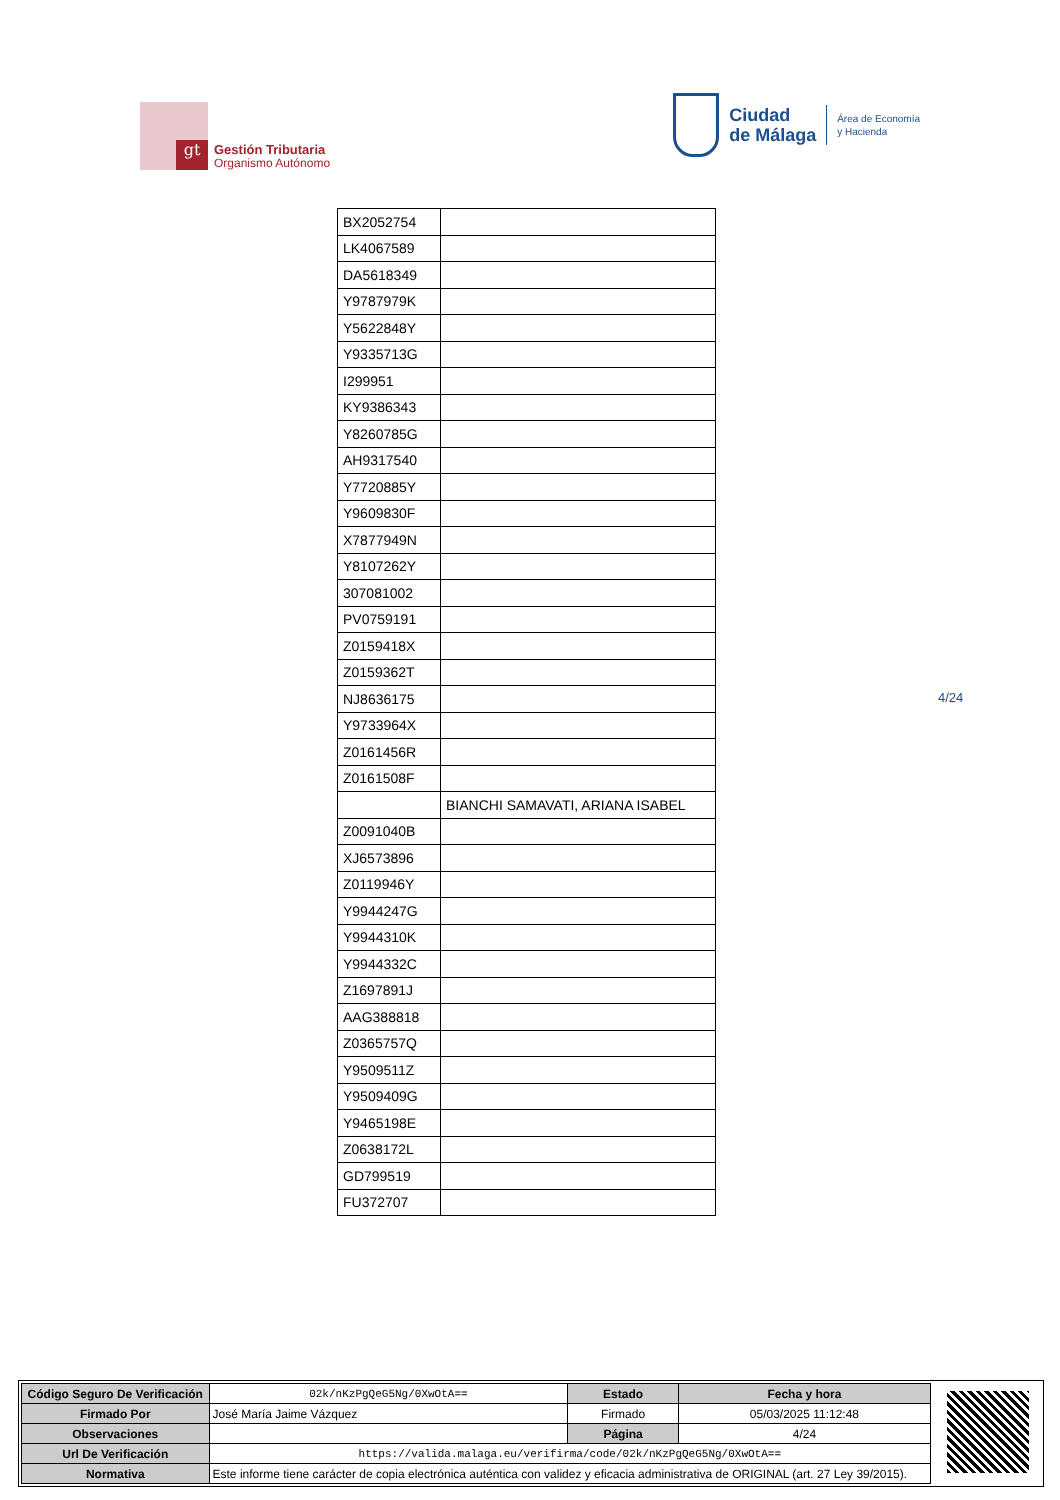gt
Gestión Tributaria
Organismo Autónomo
Ciudad
de Málaga
Área de Economía
y Hacienda
| BX2052754 | |
| LK4067589 | |
| DA5618349 | |
| Y9787979K | |
| Y5622848Y | |
| Y9335713G | |
| I299951 | |
| KY9386343 | |
| Y8260785G | |
| AH9317540 | |
| Y7720885Y | |
| Y9609830F | |
| X7877949N | |
| Y8107262Y | |
| 307081002 | |
| PV0759191 | |
| Z0159418X | |
| Z0159362T | |
| NJ8636175 | |
| Y9733964X | |
| Z0161456R | |
| Z0161508F | |
| | BIANCHI SAMAVATI, ARIANA ISABEL |
| Z0091040B | |
| XJ6573896 | |
| Z0119946Y | |
| Y9944247G | |
| Y9944310K | |
| Y9944332C | |
| Z1697891J | |
| AAG388818 | |
| Z0365757Q | |
| Y9509511Z | |
| Y9509409G | |
| Y9465198E | |
| Z0638172L | |
| GD799519 | |
| FU372707 | |
4/24
| Código Seguro De Verificación | 02k/nKzPgQeG5Ng/0XwOtA== | Estado | Fecha y hora |
| Firmado Por | José María Jaime Vázquez | Firmado | 05/03/2025 11:12:48 |
| Observaciones | | Página | 4/24 |
| Url De Verificación | https://valida.malaga.eu/verifirma/code/02k/nKzPgQeG5Ng/0XwOtA== | | |
| Normativa | Este informe tiene carácter de copia electrónica auténtica con validez y eficacia administrativa de ORIGINAL (art. 27 Ley 39/2015). | | |